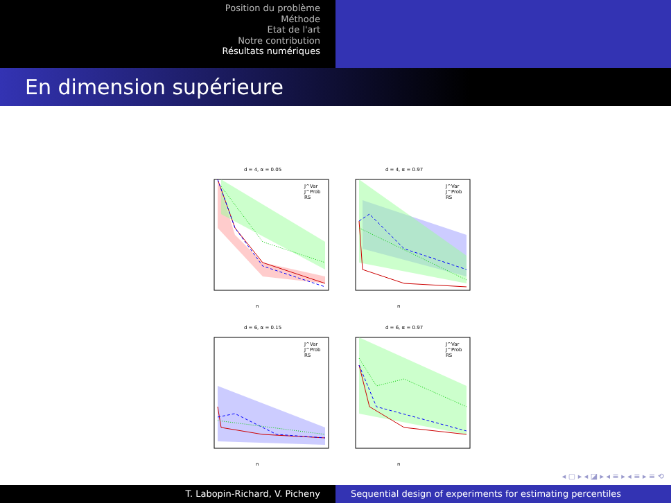Position du problème
Méthode
Etat de l'art
Notre contribution
Résultats numériques
En dimension supérieure
d = 4, α = 0.05
J^Var
J^Prob
RS
n
d = 4, α = 0.97
J^Var
J^Prob
RS
n
d = 6, α = 0.15
J^Var
J^Prob
RS
n
d = 6, α = 0.97
J^Var
J^Prob
RS
n
◂ ▢ ▸ ◂ ◪ ▸ ◂ ≡ ▸ ◂ ≡ ▸ ≡ ⟲
T. Labopin-Richard, V. Picheny Sequential design of experiments for estimating percentiles